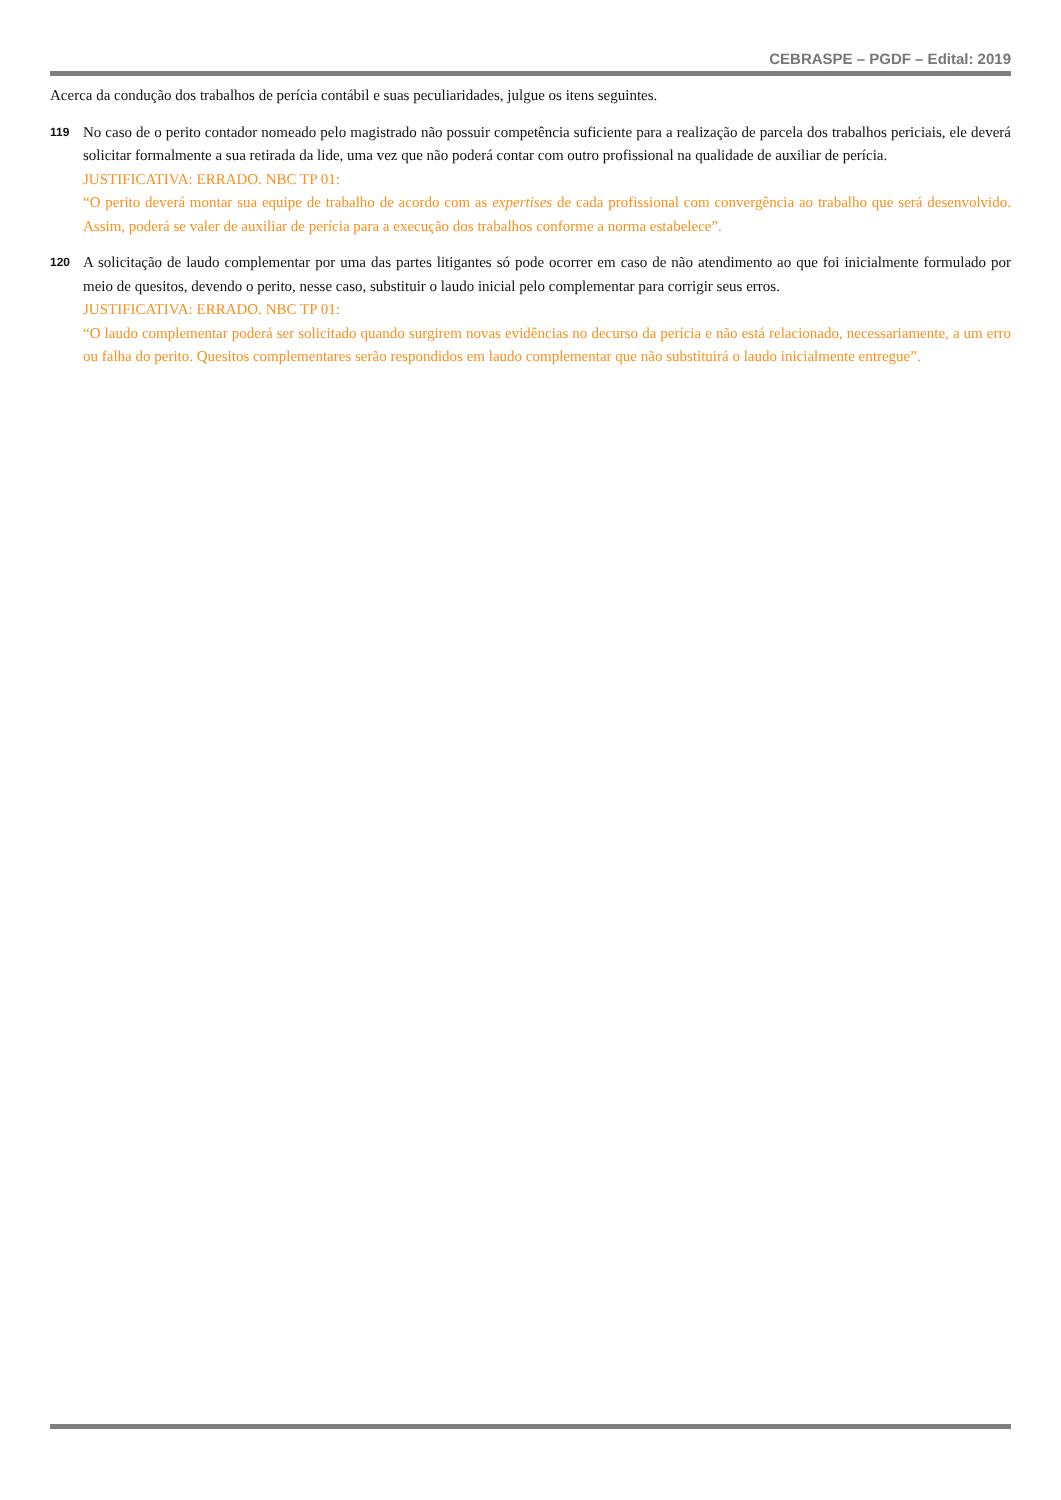CEBRASPE – PGDF – Edital: 2019
Acerca da condução dos trabalhos de perícia contábil e suas peculiaridades, julgue os itens seguintes.
119
No caso de o perito contador nomeado pelo magistrado não possuir competência suficiente para a realização de parcela dos trabalhos periciais, ele deverá solicitar formalmente a sua retirada da lide, uma vez que não poderá contar com outro profissional na qualidade de auxiliar de perícia.
JUSTIFICATIVA: ERRADO. NBC TP 01:
“O perito deverá montar sua equipe de trabalho de acordo com as expertises de cada profissional com convergência ao trabalho que será desenvolvido. Assim, poderá se valer de auxiliar de perícia para a execução dos trabalhos conforme a norma estabelece”.
120
A solicitação de laudo complementar por uma das partes litigantes só pode ocorrer em caso de não atendimento ao que foi inicialmente formulado por meio de quesitos, devendo o perito, nesse caso, substituir o laudo inicial pelo complementar para corrigir seus erros.
JUSTIFICATIVA: ERRADO. NBC TP 01:
“O laudo complementar poderá ser solicitado quando surgirem novas evidências no decurso da perícia e não está relacionado, necessariamente, a um erro ou falha do perito. Quesitos complementares serão respondidos em laudo complementar que não substituirá o laudo inicialmente entregue”.